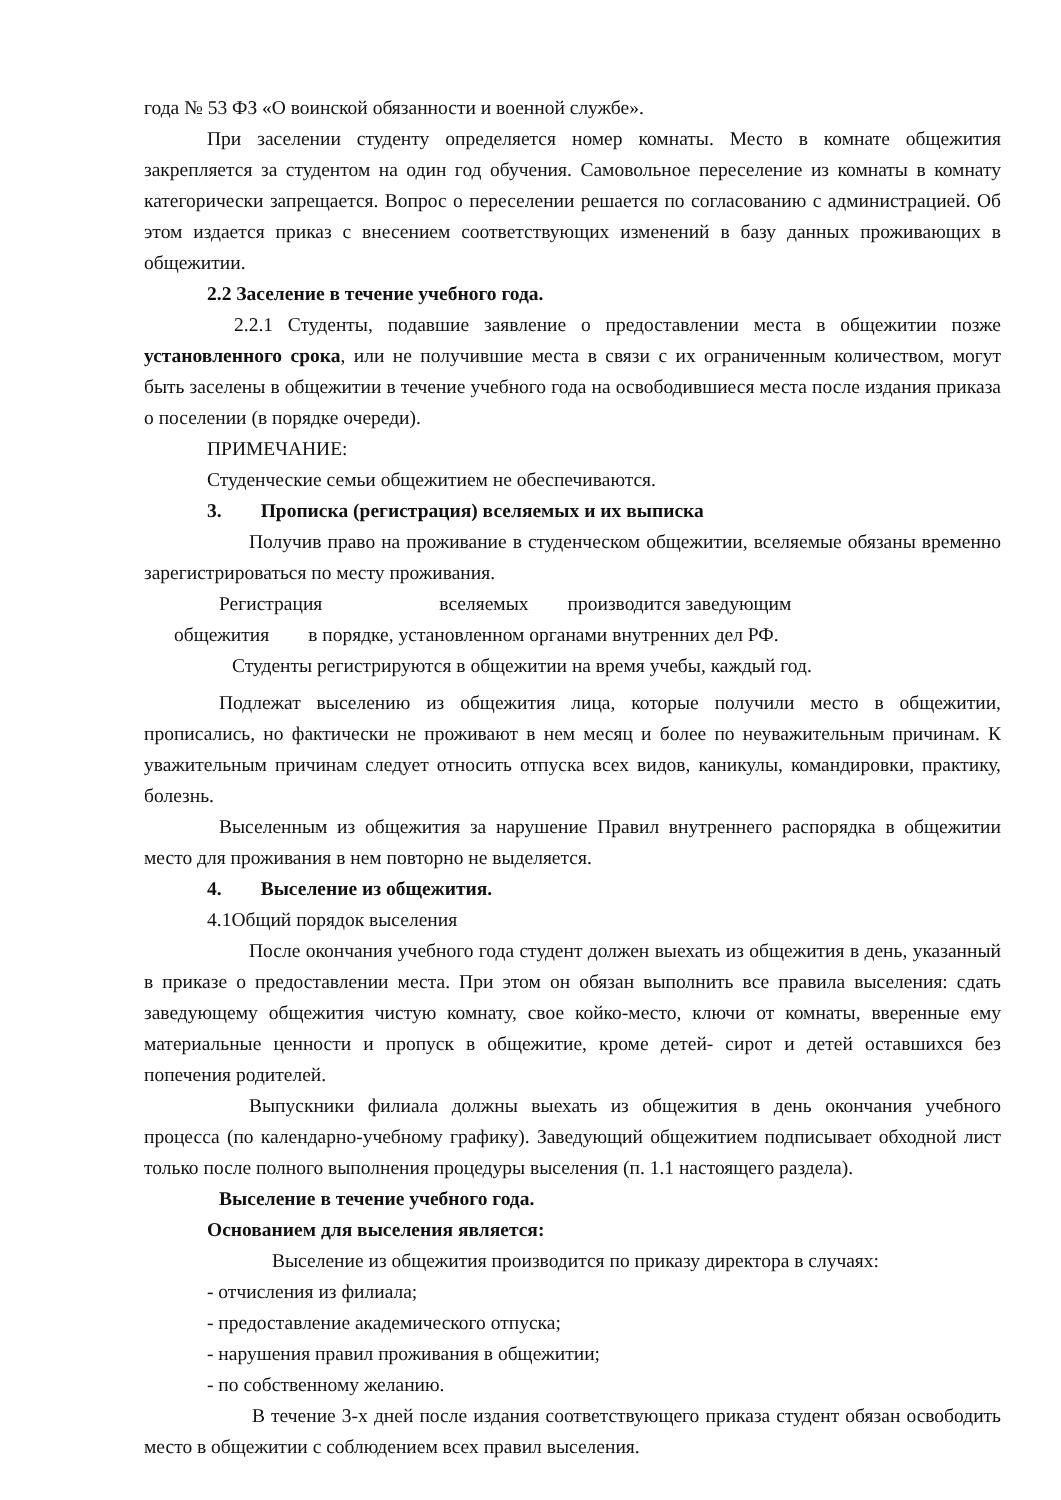года № 53 ФЗ «О воинской обязанности и военной службе».
При заселении студенту определяется номер комнаты. Место в комнате общежития закрепляется за студентом на один год обучения. Самовольное переселение из комнаты в комнату категорически запрещается. Вопрос о переселении решается по согласованию с администрацией. Об этом издается приказ с внесением соответствующих изменений в базу данных проживающих в общежитии.
2.2 Заселение в течение учебного года.
2.2.1 Студенты, подавшие заявление о предоставлении места в общежитии позже установленного срока, или не получившие места в связи с их ограниченным количеством, могут быть заселены в общежитии в течение учебного года на освободившиеся места после издания приказа о поселении (в порядке очереди).
ПРИМЕЧАНИЕ:
Студенческие семьи общежитием не обеспечиваются.
3. Прописка (регистрация) вселяемых и их выписка
Получив право на проживание в студенческом общежитии, вселяемые обязаны временно зарегистрироваться по месту проживания.
Регистрация вселяемых производится заведующим
общежития в порядке, установленном органами внутренних дел РФ.
Студенты регистрируются в общежитии на время учебы, каждый год.
Подлежат выселению из общежития лица, которые получили место в общежитии, прописались, но фактически не проживают в нем месяц и более по неуважительным причинам. К уважительным причинам следует относить отпуска всех видов, каникулы, командировки, практику, болезнь.
Выселенным из общежития за нарушение Правил внутреннего распорядка в общежитии место для проживания в нем повторно не выделяется.
4. Выселение из общежития.
4.1Общий порядок выселения
После окончания учебного года студент должен выехать из общежития в день, указанный в приказе о предоставлении места. При этом он обязан выполнить все правила выселения: сдать заведующему общежития чистую комнату, свое койко-место, ключи от комнаты, вверенные ему материальные ценности и пропуск в общежитие, кроме детей- сирот и детей оставшихся без попечения родителей.
Выпускники филиала должны выехать из общежития в день окончания учебного процесса (по календарно-учебному графику). Заведующий общежитием подписывает обходной лист только после полного выполнения процедуры выселения (п. 1.1 настоящего раздела).
Выселение в течение учебного года.
Основанием для выселения является:
Выселение из общежития производится по приказу директора в случаях:
- отчисления из филиала;
- предоставление академического отпуска;
- нарушения правил проживания в общежитии;
- по собственному желанию.
В течение 3-х дней после издания соответствующего приказа студент обязан освободить место в общежитии с соблюдением всех правил выселения.